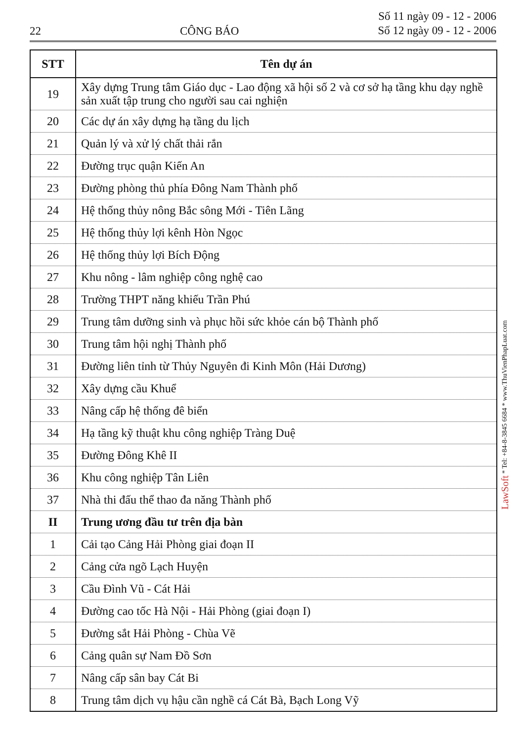22 CÔNG BÁO Số 11 ngày 09 - 12 - 2006
Số 12 ngày 09 - 12 - 2006
| STT | Tên dự án |
| --- | --- |
| 19 | Xây dựng Trung tâm Giáo dục - Lao động xã hội số 2 và cơ sở hạ tầng khu dạy nghề sản xuất tập trung cho người sau cai nghiện |
| 20 | Các dự án xây dựng hạ tầng du lịch |
| 21 | Quản lý và xử lý chất thải rắn |
| 22 | Đường trục quận Kiến An |
| 23 | Đường phòng thủ phía Đông Nam Thành phố |
| 24 | Hệ thống thủy nông Bắc sông Mới - Tiên Lãng |
| 25 | Hệ thống thủy lợi kênh Hòn Ngọc |
| 26 | Hệ thống thủy lợi Bích Động |
| 27 | Khu nông - lâm nghiệp công nghệ cao |
| 28 | Trường THPT năng khiếu Trần Phú |
| 29 | Trung tâm dưỡng sinh và phục hồi sức khỏe cán bộ Thành phố |
| 30 | Trung tâm hội nghị Thành phố |
| 31 | Đường liên tỉnh từ Thủy Nguyên đi Kinh Môn (Hải Dương) |
| 32 | Xây dựng cầu Khuể |
| 33 | Nâng cấp hệ thống đê biển |
| 34 | Hạ tầng kỹ thuật khu công nghiệp Tràng Duệ |
| 35 | Đường Đông Khê II |
| 36 | Khu công nghiệp Tân Liên |
| 37 | Nhà thi đấu thể thao đa năng Thành phố |
| II | Trung ương đầu tư trên địa bàn |
| 1 | Cải tạo Cảng Hải Phòng giai đoạn II |
| 2 | Cảng cửa ngõ Lạch Huyện |
| 3 | Cầu Đình Vũ - Cát Hải |
| 4 | Đường cao tốc Hà Nội - Hải Phòng (giai đoạn I) |
| 5 | Đường sắt Hải Phòng - Chùa Vẽ |
| 6 | Cảng quân sự Nam Đồ Sơn |
| 7 | Nâng cấp sân bay Cát Bi |
| 8 | Trung tâm dịch vụ hậu cần nghề cá Cát Bà, Bạch Long Vỹ |
LawSoft * Tel: +84-8-3845 6684 * www.ThuVienPhapLuat.com